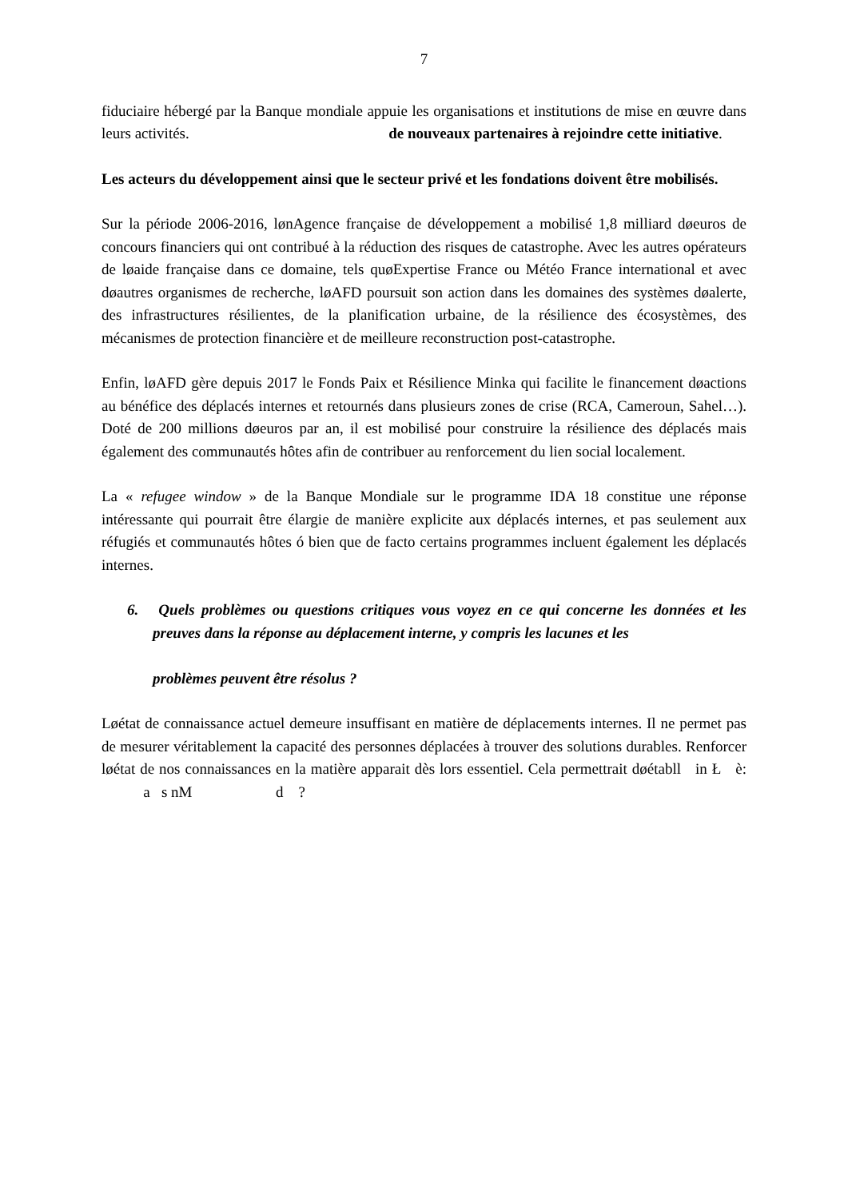7
fiduciaire hébergé par la Banque mondiale appuie les organisations et institutions de mise en œuvre dans leurs activités. de nouveaux partenaires à rejoindre cette initiative.
Les acteurs du développement ainsi que le secteur privé et les fondations doivent être mobilisés.
Sur la période 2006-2016, lønAgence française de développement a mobilisé 1,8 milliard døeuros de concours financiers qui ont contribué à la réduction des risques de catastrophe. Avec les autres opérateurs de løaide française dans ce domaine, tels quøExpertise France ou Météo France international et avec døautres organismes de recherche, løAFD poursuit son action dans les domaines des systèmes døalerte, des infrastructures résilientes, de la planification urbaine, de la résilience des écosystèmes, des mécanismes de protection financière et de meilleure reconstruction post-catastrophe.
Enfin, løAFD gère depuis 2017 le Fonds Paix et Résilience Minka qui facilite le financement døactions au bénéfice des déplacés internes et retournés dans plusieurs zones de crise (RCA, Cameroun, Sahel…). Doté de 200 millions døeuros par an, il est mobilisé pour construire la résilience des déplacés mais également des communautés hôtes afin de contribuer au renforcement du lien social localement.
La « refugee window » de la Banque Mondiale sur le programme IDA 18 constitue une réponse intéressante qui pourrait être élargie de manière explicite aux déplacés internes, et pas seulement aux réfugiés et communautés hôtes ó bien que de facto certains programmes incluent également les déplacés internes.
6. Quels problèmes ou questions critiques vous voyez en ce qui concerne les données et les preuves dans la réponse au déplacement interne, y compris les lacunes et les
problèmes peuvent être résolus ?
Løétat de connaissance actuel demeure insuffisant en matière de déplacements internes. Il ne permet pas de mesurer véritablement la capacité des personnes déplacées à trouver des solutions durables. Renforcer løétat de nos connaissances en la matière apparait dès lors essentiel. Cela permettrait døétabll in Ł è: a s nM d ?